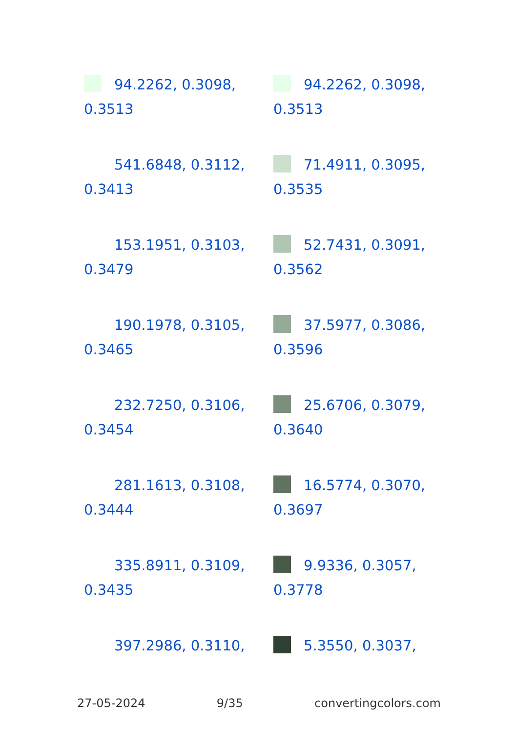94.2262, 0.3098, 0.3513
94.2262, 0.3098, 0.3513
541.6848, 0.3112, 0.3413
71.4911, 0.3095, 0.3535
153.1951, 0.3103, 0.3479
52.7431, 0.3091, 0.3562
190.1978, 0.3105, 0.3465
37.5977, 0.3086, 0.3596
232.7250, 0.3106, 0.3454
25.6706, 0.3079, 0.3640
281.1613, 0.3108, 0.3444
16.5774, 0.3070, 0.3697
335.8911, 0.3109, 0.3435
9.9336, 0.3057, 0.3778
397.2986, 0.3110,
5.3550, 0.3037,
27-05-2024 9/35 convertingcolors.com